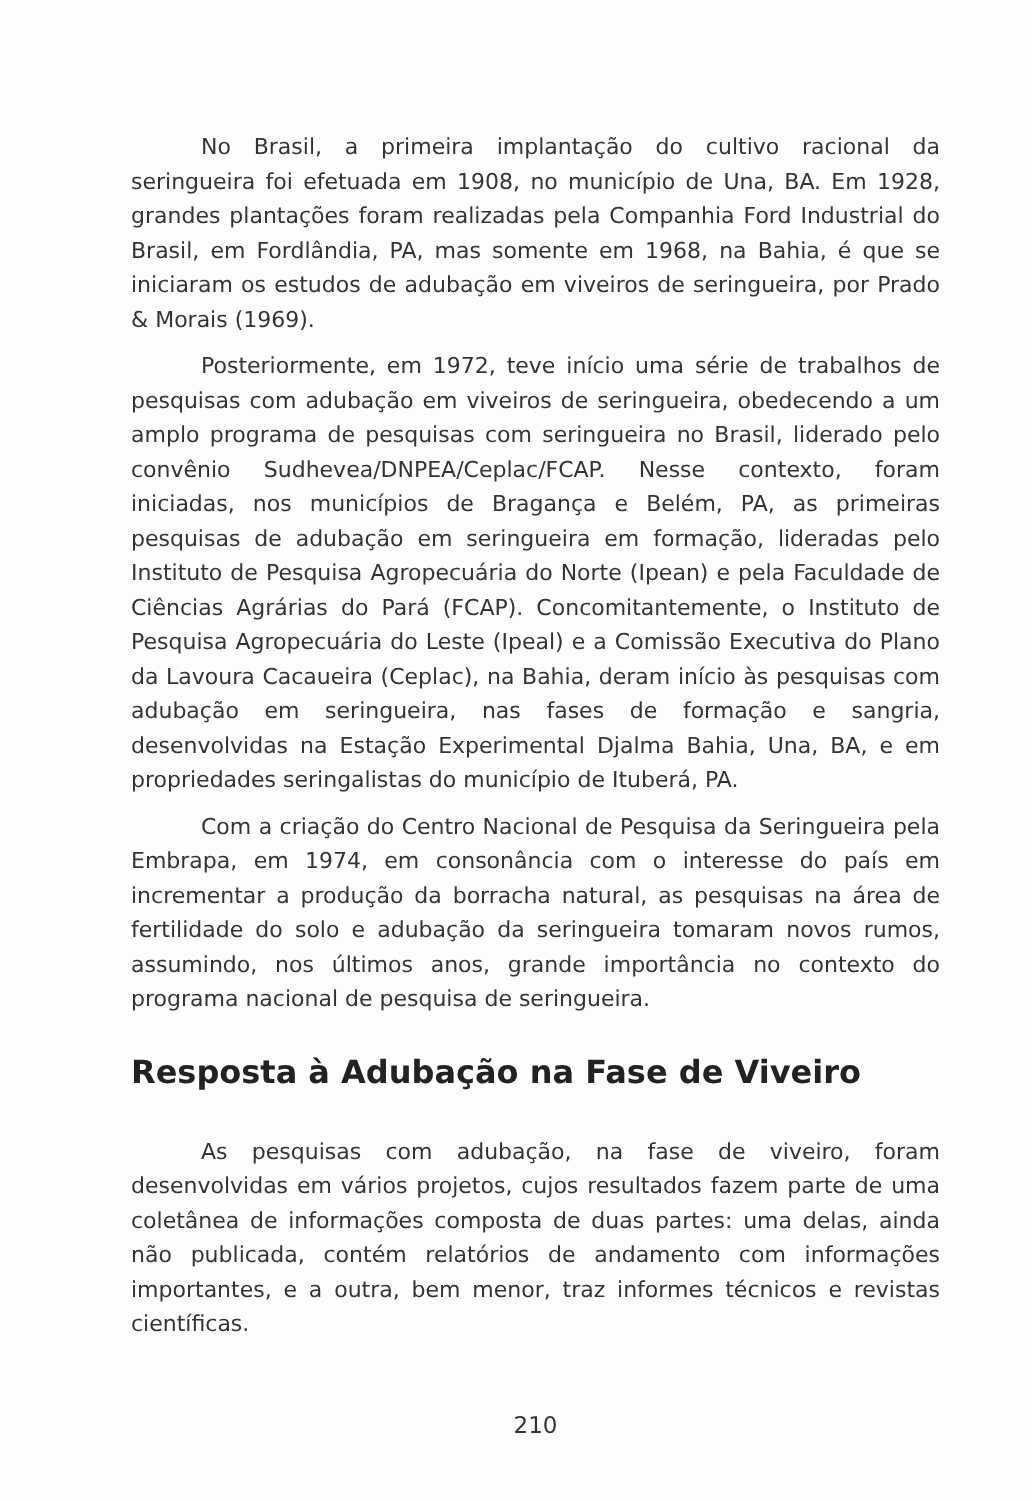No Brasil, a primeira implantação do cultivo racional da seringueira foi efetuada em 1908, no município de Una, BA. Em 1928, grandes plantações foram realizadas pela Companhia Ford Industrial do Brasil, em Fordlândia, PA, mas somente em 1968, na Bahia, é que se iniciaram os estudos de adubação em viveiros de seringueira, por Prado & Morais (1969).
Posteriormente, em 1972, teve início uma série de trabalhos de pesquisas com adubação em viveiros de seringueira, obedecendo a um amplo programa de pesquisas com seringueira no Brasil, liderado pelo convênio Sudhevea/DNPEA/Ceplac/FCAP. Nesse contexto, foram iniciadas, nos municípios de Bragança e Belém, PA, as primeiras pesquisas de adubação em seringueira em formação, lideradas pelo Instituto de Pesquisa Agropecuária do Norte (Ipean) e pela Faculdade de Ciências Agrárias do Pará (FCAP). Concomitantemente, o Instituto de Pesquisa Agropecuária do Leste (Ipeal) e a Comissão Executiva do Plano da Lavoura Cacaueira (Ceplac), na Bahia, deram início às pesquisas com adubação em seringueira, nas fases de formação e sangria, desenvolvidas na Estação Experimental Djalma Bahia, Una, BA, e em propriedades seringalistas do município de Ituberá, PA.
Com a criação do Centro Nacional de Pesquisa da Seringueira pela Embrapa, em 1974, em consonância com o interesse do país em incrementar a produção da borracha natural, as pesquisas na área de fertilidade do solo e adubação da seringueira tomaram novos rumos, assumindo, nos últimos anos, grande importância no contexto do programa nacional de pesquisa de seringueira.
Resposta à Adubação na Fase de Viveiro
As pesquisas com adubação, na fase de viveiro, foram desenvolvidas em vários projetos, cujos resultados fazem parte de uma coletânea de informações composta de duas partes: uma delas, ainda não publicada, contém relatórios de andamento com informações importantes, e a outra, bem menor, traz informes técnicos e revistas científicas.
210